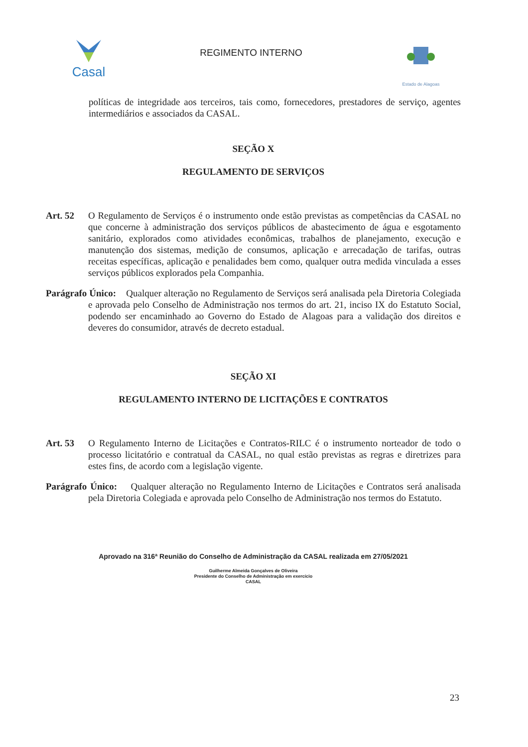Casal
REGIMENTO INTERNO
Estado de Alagoas
políticas de integridade aos terceiros, tais como, fornecedores, prestadores de serviço, agentes intermediários e associados da CASAL.
SEÇÃO X
REGULAMENTO DE SERVIÇOS
Art. 52 O Regulamento de Serviços é o instrumento onde estão previstas as competências da CASAL no que concerne à administração dos serviços públicos de abastecimento de água e esgotamento sanitário, explorados como atividades econômicas, trabalhos de planejamento, execução e manutenção dos sistemas, medição de consumos, aplicação e arrecadação de tarifas, outras receitas específicas, aplicação e penalidades bem como, qualquer outra medida vinculada a esses serviços públicos explorados pela Companhia.
Parágrafo Único: Qualquer alteração no Regulamento de Serviços será analisada pela Diretoria Colegiada e aprovada pelo Conselho de Administração nos termos do art. 21, inciso IX do Estatuto Social, podendo ser encaminhado ao Governo do Estado de Alagoas para a validação dos direitos e deveres do consumidor, através de decreto estadual.
SEÇÃO XI
REGULAMENTO INTERNO DE LICITAÇÕES E CONTRATOS
Art. 53 O Regulamento Interno de Licitações e Contratos-RILC é o instrumento norteador de todo o processo licitatório e contratual da CASAL, no qual estão previstas as regras e diretrizes para estes fins, de acordo com a legislação vigente.
Parágrafo Único: Qualquer alteração no Regulamento Interno de Licitações e Contratos será analisada pela Diretoria Colegiada e aprovada pelo Conselho de Administração nos termos do Estatuto.
Aprovado na 316ª Reunião do Conselho de Administração da CASAL realizada em 27/05/2021
Guilherme Almeida Gonçalves de Oliveira
Presidente do Conselho de Administração em exercício
CASAL
23